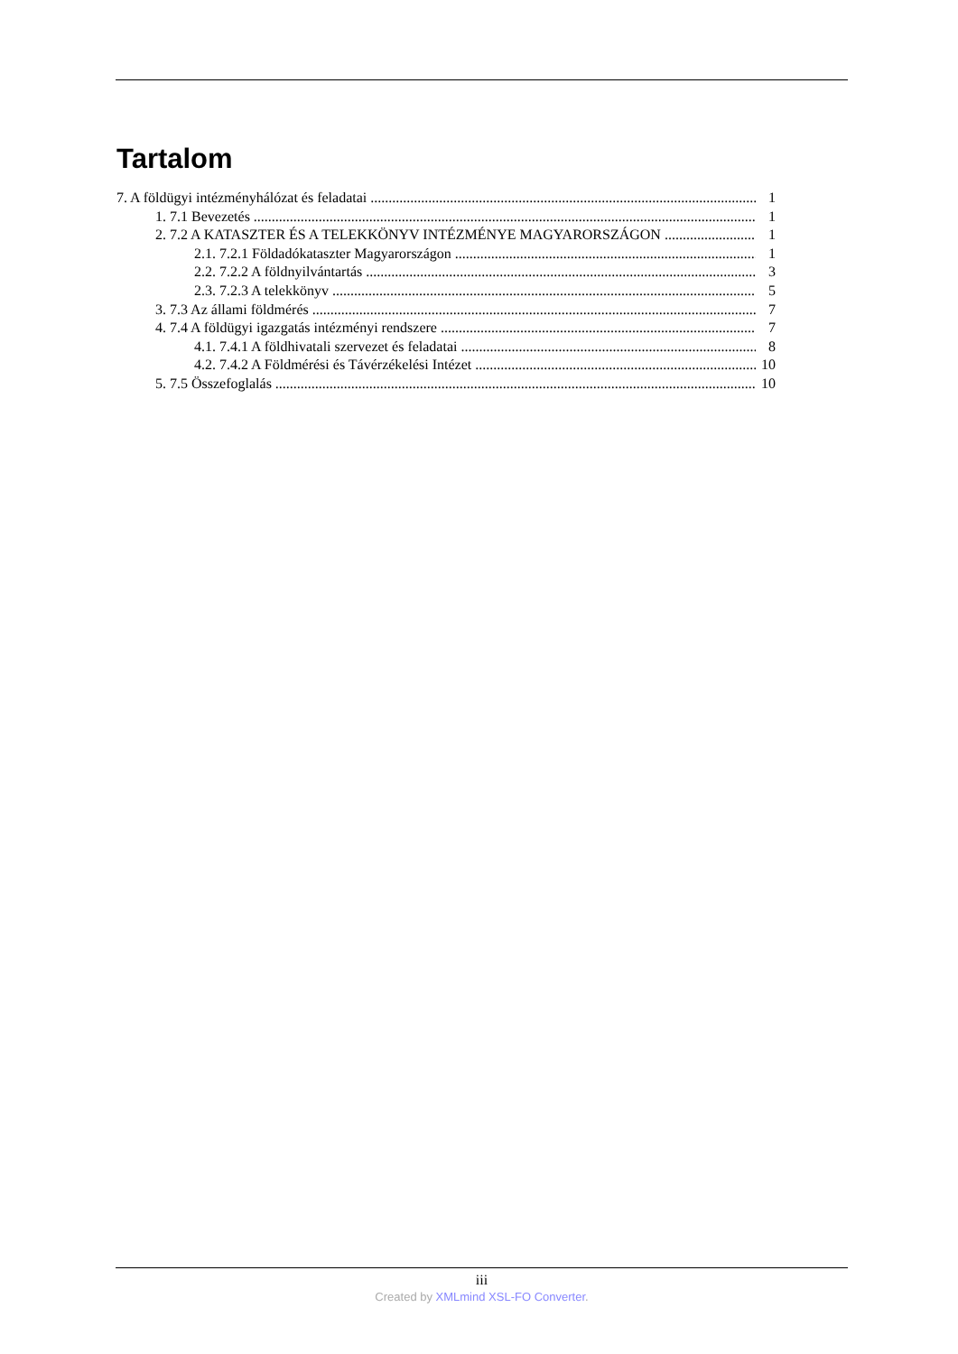Tartalom
7. A földügyi intézményhálózat és feladatai 1
1. 7.1 Bevezetés 1
2. 7.2 A KATASZTER ÉS A TELEKKÖNYV INTÉZMÉNYE MAGYARORSZÁGON 1
2.1. 7.2.1 Földadókataszter Magyarországon 1
2.2. 7.2.2 A földnyilvántartás 3
2.3. 7.2.3 A telekkönyv 5
3. 7.3 Az állami földmérés 7
4. 7.4 A földügyi igazgatás intézményi rendszere 7
4.1. 7.4.1 A földhivatali szervezet és feladatai 8
4.2. 7.4.2 A Földmérési és Távérzékelési Intézet 10
5. 7.5 Összefoglalás 10
iii
Created by XMLmind XSL-FO Converter.